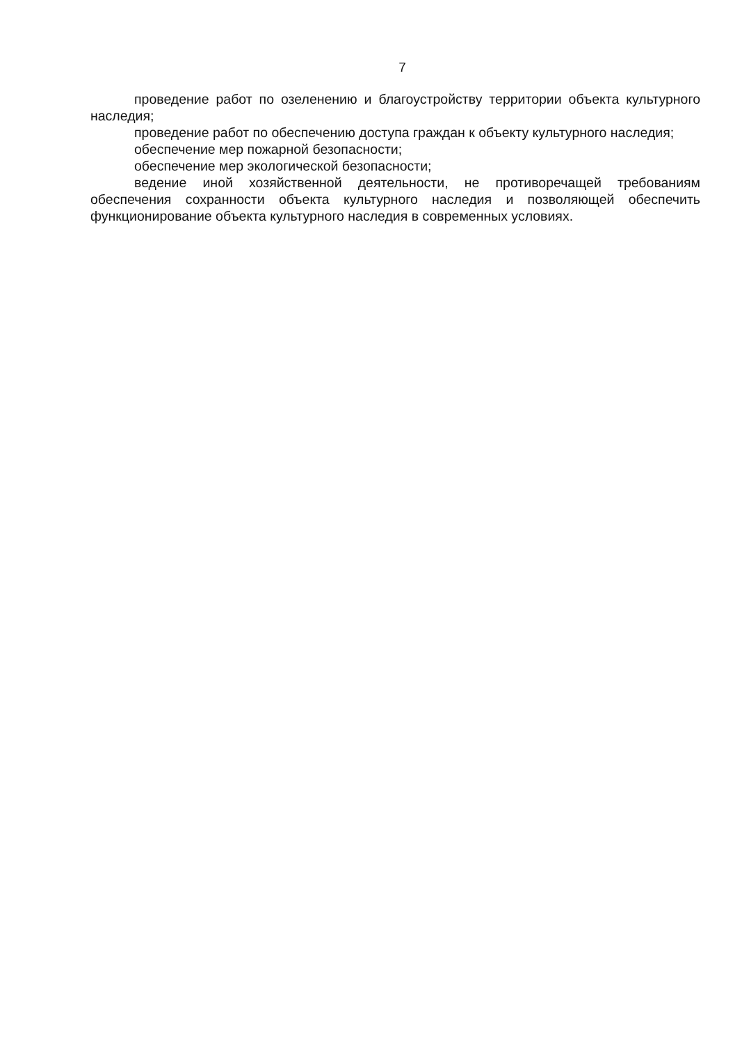7
проведение работ по озеленению и благоустройству территории объекта культурного наследия;
проведение работ по обеспечению доступа граждан к объекту культурного наследия;
обеспечение мер пожарной безопасности;
обеспечение мер экологической безопасности;
ведение иной хозяйственной деятельности, не противоречащей требованиям обеспечения сохранности объекта культурного наследия и позволяющей обеспечить функционирование объекта культурного наследия в современных условиях.